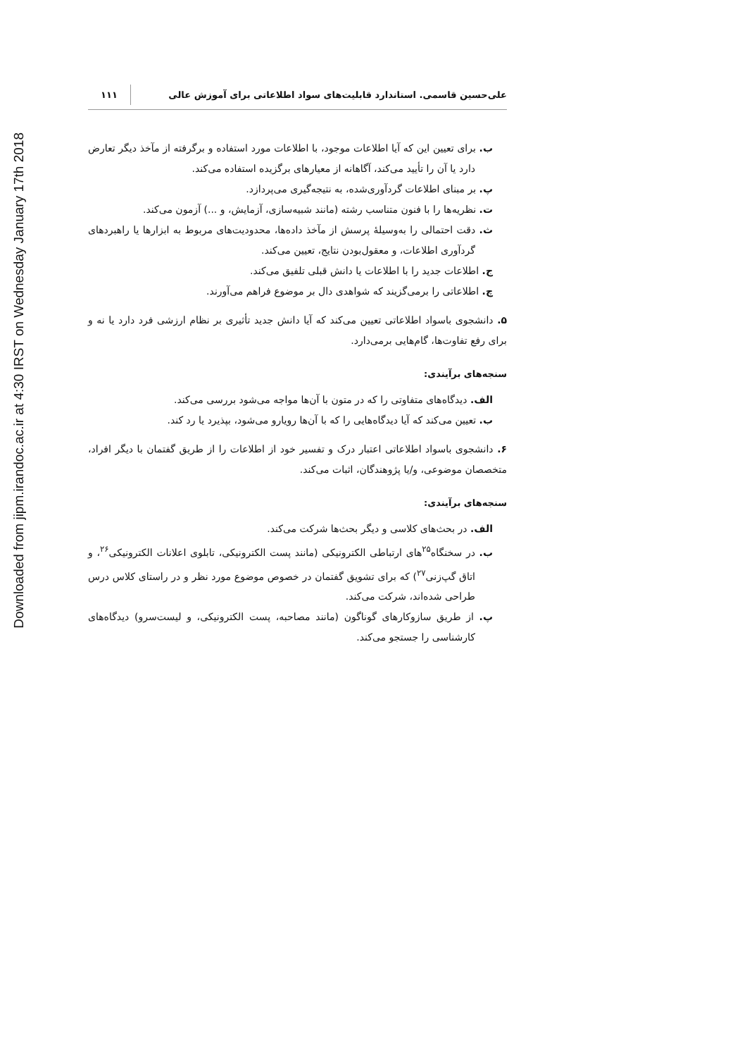Downloaded from jipm.irandoc.ac.ir at 4:30 IRST on Wednesday January 17th 2018
علی‌حسین قاسمی. استاندارد قابلیت‌های سواد اطلاعاتی برای آموزش عالی
۱۱۱
ب. برای تعیین این که آیا اطلاعات موجود، با اطلاعات مورد استفاده و برگرفته از مآخذ دیگر تعارض دارد یا آن را تأیید می‌کند، آگاهانه از معیارهای برگزیده استفاده می‌کند.
پ. بر مبنای اطلاعات گردآوری‌شده، به نتیجه‌گیری می‌پردازد.
ت. نظریه‌ها را با فنون متناسب رشته (مانند شبیه‌سازی، آزمایش، و ...) آزمون می‌کند.
ث. دقت احتمالی را به‌وسیلهٔ پرسش از مآخذ داده‌ها، محدودیت‌های مربوط به ابزارها یا راهبردهای گردآوری اطلاعات، و معقول‌بودن نتایج، تعیین می‌کند.
ج. اطلاعات جدید را با اطلاعات یا دانش قبلی تلفیق می‌کند.
چ. اطلاعاتی را برمی‌گزیند که شواهدی دال بر موضوع فراهم می‌آورند.
۵. دانشجوی باسواد اطلاعاتی تعیین می‌کند که آیا دانش جدید تأثیری بر نظام ارزشی فرد دارد یا نه و برای رفع تفاوت‌ها، گام‌هایی برمی‌دارد.
سنجه‌های برآیندی:
الف. دیدگاه‌های متفاوتی را که در متون با آن‌ها مواجه می‌شود بررسی می‌کند.
ب. تعیین می‌کند که آیا دیدگاه‌هایی را که با آن‌ها رویارو می‌شود، بپذیرد یا رد کند.
۶. دانشجوی باسواد اطلاعاتی اعتبار درک و تفسیر خود از اطلاعات را از طریق گفتمان با دیگر افراد، متخصصان موضوعی، و/یا پژوهندگان، اثبات می‌کند.
سنجه‌های برآیندی:
الف. در بحث‌های کلاسی و دیگر بحث‌ها شرکت می‌کند.
ب. در سخنگاه<sup>۲۵</sup>های ارتباطی الکترونیکی (مانند پست الکترونیکی، تابلوی اعلانات الکترونیکی<sup>۲۶</sup>، و اتاق گپ‌زنی<sup>۲۷</sup>) که برای تشویق گفتمان در خصوص موضوع مورد نظر و در راستای کلاس درس طراحی شده‌اند، شرکت می‌کند.
پ. از طریق سازوکارهای گوناگون (مانند مصاحبه، پست الکترونیکی، و لیست‌سرو) دیدگاه‌های کارشناسی را جستجو می‌کند.